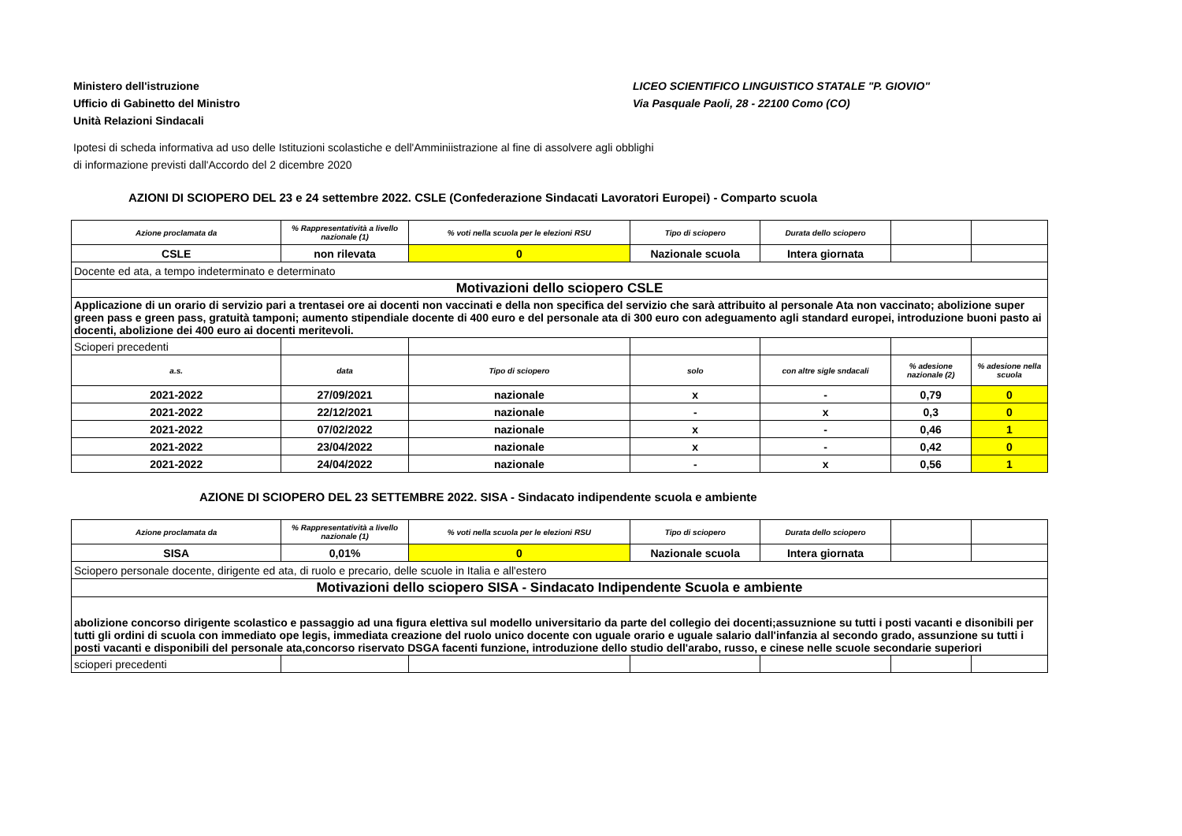Ministero dell'istruzione
Ufficio di Gabinetto del Ministro
Unità Relazioni Sindacali
LICEO SCIENTIFICO LINGUISTICO STATALE "P. GIOVIO"
Via Pasquale Paoli, 28 - 22100 Como (CO)
Ipotesi di scheda informativa ad uso delle Istituzioni scolastiche e dell'Amminiistrazione al fine di assolvere agli obblighi
di informazione previsti dall'Accordo del 2 dicembre 2020
AZIONI DI SCIOPERO DEL 23 e 24 settembre 2022. CSLE (Confederazione Sindacati Lavoratori Europei) - Comparto scuola
| Azione proclamata da | % Rappresentatività a livello nazionale (1) | % voti nella scuola per le elezioni RSU | Tipo di sciopero | Durata dello sciopero | | |
| --- | --- | --- | --- | --- | --- | --- |
| CSLE | non rilevata | 0 | Nazionale scuola | Intera giornata | | |
| Docente ed ata, a tempo indeterminato e determinato | | | | | | |
| Motivazioni dello sciopero CSLE | | | | | | |
| Applicazione di un orario di servizio pari a trentasei ore ai docenti non vaccinati e della non specifica del servizio che sarà attribuito al personale Ata non vaccinato; abolizione super green pass e green pass, gratuità tamponi; aumento stipendiale docente di 400 euro e del personale ata di 300 euro con adeguamento agli standard europei, introduzione buoni pasto ai docenti, abolizione dei 400 euro ai docenti meritevoli. | | | | | | |
| Scioperi precedenti | | | | | | |
| a.s. | data | Tipo di sciopero | solo | con altre sigle sndacali | % adesione nazionale (2) | % adesione nella scuola |
| 2021-2022 | 27/09/2021 | nazionale | x | - | 0,79 | 0 |
| 2021-2022 | 22/12/2021 | nazionale | - | x | 0,3 | 0 |
| 2021-2022 | 07/02/2022 | nazionale | x | - | 0,46 | 1 |
| 2021-2022 | 23/04/2022 | nazionale | x | - | 0,42 | 0 |
| 2021-2022 | 24/04/2022 | nazionale | - | x | 0,56 | 1 |
AZIONE DI SCIOPERO DEL 23 SETTEMBRE 2022. SISA - Sindacato indipendente scuola e ambiente
| Azione proclamata da | % Rappresentatività a livello nazionale (1) | % voti nella scuola per le elezioni RSU | Tipo di sciopero | Durata dello sciopero | | |
| --- | --- | --- | --- | --- | --- | --- |
| SISA | 0,01% | 0 | Nazionale scuola | Intera giornata | | |
| Sciopero personale docente, dirigente ed ata, di ruolo e precario, delle scuole in Italia e all'estero | | | | | | |
| Motivazioni dello sciopero SISA - Sindacato Indipendente Scuola e ambiente | | | | | | |
| abolizione concorso dirigente scolastico e passaggio ad una figura elettiva sul modello universitario da parte del collegio dei docenti;assuznione su tutti i posti vacanti e disonibili per tutti gli ordini di scuola con immediato ope legis, immediata creazione del ruolo unico docente con uguale orario e uguale salario dall'infanzia al secondo grado, assunzione su tutti i posti vacanti e disponibili del personale ata,concorso riservato DSGA facenti funzione, introduzione dello studio dell'arabo, russo, e cinese nelle scuole secondarie superiori | | | | | | |
| scioperi precedenti | | | | | | |